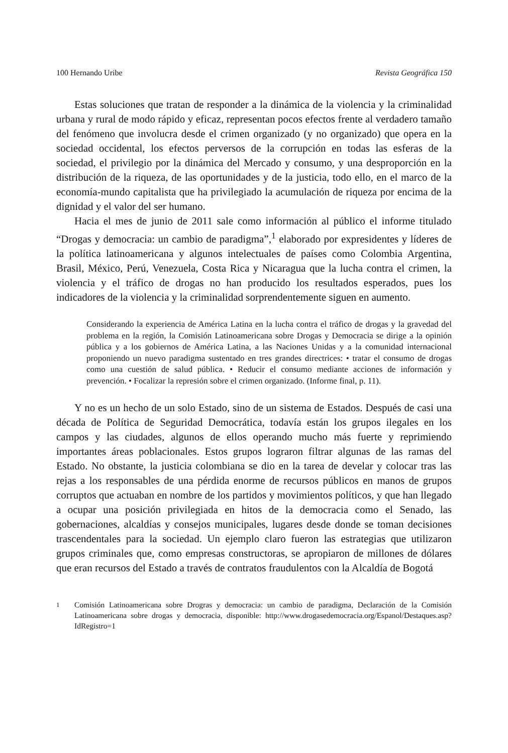100 Hernando Uribe Revista Geográfica 150
Estas soluciones que tratan de responder a la dinámica de la violencia y la criminalidad urbana y rural de modo rápido y eficaz, representan pocos efectos frente al verdadero tamaño del fenómeno que involucra desde el crimen organizado (y no organizado) que opera en la sociedad occidental, los efectos perversos de la corrupción en todas las esferas de la sociedad, el privilegio por la dinámica del Mercado y consumo, y una desproporción en la distribución de la riqueza, de las oportunidades y de la justicia, todo ello, en el marco de la economía-mundo capitalista que ha privilegiado la acumulación de riqueza por encima de la dignidad y el valor del ser humano.
Hacia el mes de junio de 2011 sale como información al público el informe titulado “Drogas y democracia: un cambio de paradigma”,<sup>1</sup> elaborado por expresidentes y líderes de la política latinoamericana y algunos intelectuales de países como Colombia Argentina, Brasil, México, Perú, Venezuela, Costa Rica y Nicaragua que la lucha contra el crimen, la violencia y el tráfico de drogas no han producido los resultados esperados, pues los indicadores de la violencia y la criminalidad sorprendentemente siguen en aumento.
Considerando la experiencia de América Latina en la lucha contra el tráfico de drogas y la gravedad del problema en la región, la Comisión Latinoamericana sobre Drogas y Democracia se dirige a la opinión pública y a los gobiernos de América Latina, a las Naciones Unidas y a la comunidad internacional proponiendo un nuevo paradigma sustentado en tres grandes directrices: • tratar el consumo de drogas como una cuestión de salud pública. • Reducir el consumo mediante acciones de información y prevención. • Focalizar la represión sobre el crimen organizado. (Informe final, p. 11).
Y no es un hecho de un solo Estado, sino de un sistema de Estados. Después de casi una década de Política de Seguridad Democrática, todavía están los grupos ilegales en los campos y las ciudades, algunos de ellos operando mucho más fuerte y reprimiendo importantes áreas poblacionales. Estos grupos lograron filtrar algunas de las ramas del Estado. No obstante, la justicia colombiana se dio en la tarea de develar y colocar tras las rejas a los responsables de una pérdida enorme de recursos públicos en manos de grupos corruptos que actuaban en nombre de los partidos y movimientos políticos, y que han llegado a ocupar una posición privilegiada en hitos de la democracia como el Senado, las gobernaciones, alcaldías y consejos municipales, lugares desde donde se toman decisiones trascendentales para la sociedad. Un ejemplo claro fueron las estrategias que utilizaron grupos criminales que, como empresas constructoras, se apropiaron de millones de dólares que eran recursos del Estado a través de contratos fraudulentos con la Alcaldía de Bogotá
<sup>1</sup> Comisión Latinoamericana sobre Drogras y democracia: un cambio de paradigma, Declaración de la Comisión Latinoamericana sobre drogas y democracia, disponible: http://www.drogasedemocracia.org/Espanol/Destaques.asp?IdRegistro=1